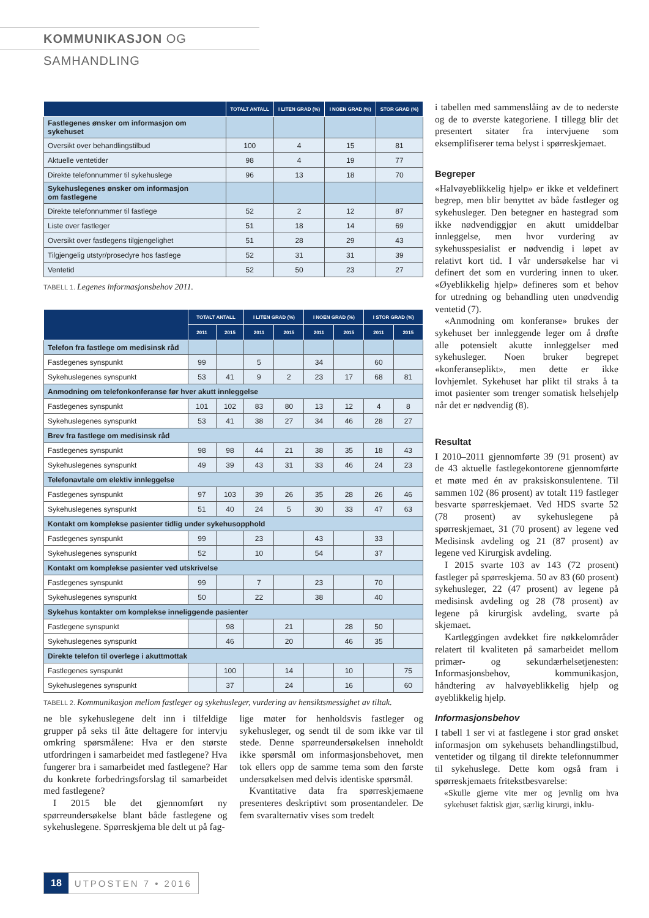KOMMUNIKASJON OG SAMHANDLING
| | TOTALT ANTALL | I LITEN GRAD (%) | I NOEN GRAD (%) | STOR GRAD (%) |
| --- | --- | --- | --- | --- |
| Fastlegenes ønsker om informasjon om sykehuset | | | | |
| Oversikt over behandlingstilbud | 100 | 4 | 15 | 81 |
| Aktuelle ventetider | 98 | 4 | 19 | 77 |
| Direkte telefonnummer til sykehuslege | 96 | 13 | 18 | 70 |
| Sykehuslegenes ønsker om informasjon om fastlegene | | | | |
| Direkte telefonnummer til fastlege | 52 | 2 | 12 | 87 |
| Liste over fastleger | 51 | 18 | 14 | 69 |
| Oversikt over fastlegens tilgjengelighet | 51 | 28 | 29 | 43 |
| Tilgjengelig utstyr/prosedyre hos fastlege | 52 | 31 | 31 | 39 |
| Ventetid | 52 | 50 | 23 | 27 |
TABELL 1. Legenes informasjonsbehov 2011.
| | TOTALT ANTALL | | I LITEN GRAD (%) | | I NOEN GRAD (%) | | I STOR GRAD (%) | |
| --- | --- | --- | --- | --- | --- | --- | --- | --- |
| | 2011 | 2015 | 2011 | 2015 | 2011 | 2015 | 2011 | 2015 |
| Telefon fra fastlege om medisinsk råd | | | | | | | | |
| Fastlegenes synspunkt | 99 | | 5 | | 34 | | 60 | |
| Sykehuslegenes synspunkt | 53 | 41 | 9 | 2 | 23 | 17 | 68 | 81 |
| Anmodning om telefonkonferanse før hver akutt innleggelse | | | | | | | | |
| Fastlegenes synspunkt | 101 | 102 | 83 | 80 | 13 | 12 | 4 | 8 |
| Sykehuslegenes synspunkt | 53 | 41 | 38 | 27 | 34 | 46 | 28 | 27 |
| Brev fra fastlege om medisinsk råd | | | | | | | | |
| Fastlegenes synspunkt | 98 | 98 | 44 | 21 | 38 | 35 | 18 | 43 |
| Sykehuslegenes synspunkt | 49 | 39 | 43 | 31 | 33 | 46 | 24 | 23 |
| Telefonavtale om elektiv innleggelse | | | | | | | | |
| Fastlegenes synspunkt | 97 | 103 | 39 | 26 | 35 | 28 | 26 | 46 |
| Sykehuslegenes synspunkt | 51 | 40 | 24 | 5 | 30 | 33 | 47 | 63 |
| Kontakt om komplekse pasienter tidlig under sykehusopphold | | | | | | | | |
| Fastlegenes synspunkt | 99 | | 23 | | 43 | | 33 | |
| Sykehuslegenes synspunkt | 52 | | 10 | | 54 | | 37 | |
| Kontakt om komplekse pasienter ved utskrivelse | | | | | | | | |
| Fastlegenes synspunkt | 99 | | 7 | | 23 | | 70 | |
| Sykehuslegenes synspunkt | 50 | | 22 | | 38 | | 40 | |
| Sykehus kontakter om komplekse inneliggende pasienter | | | | | | | | |
| Fastlegene synspunkt | | 98 | | 21 | | 28 | 50 | |
| Sykehuslegenes synspunkt | | 46 | | 20 | | 46 | 35 | |
| Direkte telefon til overlege i akuttmottak | | | | | | | | |
| Fastlegenes synspunkt | | 100 | | 14 | | 10 | | 75 |
| Sykehuslegenes synspunkt | | 37 | | 24 | | 16 | | 60 |
TABELL 2. Kommunikasjon mellom fastleger og sykehusleger, vurdering av hensiktsmessighet av tiltak.
ne ble sykehuslegene delt inn i tilfeldige grupper på seks til åtte deltagere for intervju omkring spørsmålene: Hva er den største utfordringen i samarbeidet med fastlegene? Hva fungerer bra i samarbeidet med fastlegene? Har du konkrete forbedringsforslag til samarbeidet med fastlegene?
I 2015 ble det gjennomført ny spørreundersøkelse blant både fastlegene og sykehuslegene. Spørreskjema ble delt ut på fag-
lige møter for henholdsvis fastleger og sykehusleger, og sendt til de som ikke var til stede. Denne spørreundersøkelsen inneholdt ikke spørsmål om informasjonsbehovet, men tok ellers opp de samme tema som den første undersøkelsen med delvis identiske spørsmål.
Kvantitative data fra spørreskjemaene presenteres deskriptivt som prosentandeler. De fem svaralternativ vises som tredelt
i tabellen med sammenslåing av de to nederste og de to øverste kategoriene. I tillegg blir det presentert sitater fra intervjuene som eksemplifiserer tema belyst i spørreskjemaet.
Begreper
«Halvøyeblikkelig hjelp» er ikke et veldefinert begrep, men blir benyttet av både fastleger og sykehusleger. Den betegner en hastegrad som ikke nødvendiggjør en akutt umiddelbar innleggelse, men hvor vurdering av sykehusspesialist er nødvendig i løpet av relativt kort tid. I vår undersøkelse har vi definert det som en vurdering innen to uker. «Øyeblikkelig hjelp» defineres som et behov for utredning og behandling uten unødvendig ventetid (7).
«Anmodning om konferanse» brukes der sykehuset ber innleggende leger om å drøfte alle potensielt akutte innleggelser med sykehusleger. Noen bruker begrepet «konferanseplikt», men dette er ikke lovhjemlet. Sykehuset har plikt til straks å ta imot pasienter som trenger somatisk helsehjelp når det er nødvendig (8).
Resultat
I 2010–2011 gjennomførte 39 (91 prosent) av de 43 aktuelle fastlegekontorene gjennomførte et møte med én av praksiskonsulentene. Til sammen 102 (86 prosent) av totalt 119 fastleger besvarte spørreskjemaet. Ved HDS svarte 52 (78 prosent) av sykehuslegene på spørreskjemaet, 31 (70 prosent) av legene ved Medisinsk avdeling og 21 (87 prosent) av legene ved Kirurgisk avdeling.
I 2015 svarte 103 av 143 (72 prosent) fastleger på spørreskjema. 50 av 83 (60 prosent) sykehusleger, 22 (47 prosent) av legene på medisinsk avdeling og 28 (78 prosent) av legene på kirurgisk avdeling, svarte på skjemaet.
Kartleggingen avdekket fire nøkkelområder relatert til kvaliteten på samarbeidet mellom primær- og sekundærhelsetjenesten: Informasjonsbehov, kommunikasjon, håndtering av halvøyeblikkelig hjelp og øyeblikkelig hjelp.
Informasjonsbehov
I tabell 1 ser vi at fastlegene i stor grad ønsket informasjon om sykehusets behandlingstilbud, ventetider og tilgang til direkte telefonnummer til sykehuslege. Dette kom også fram i spørreskjemaets fritekstbesvarelse:
«Skulle gjerne vite mer og jevnlig om hva sykehuset faktisk gjør, særlig kirurgi, inklu-
18 UTPOSTEN 7 • 2016